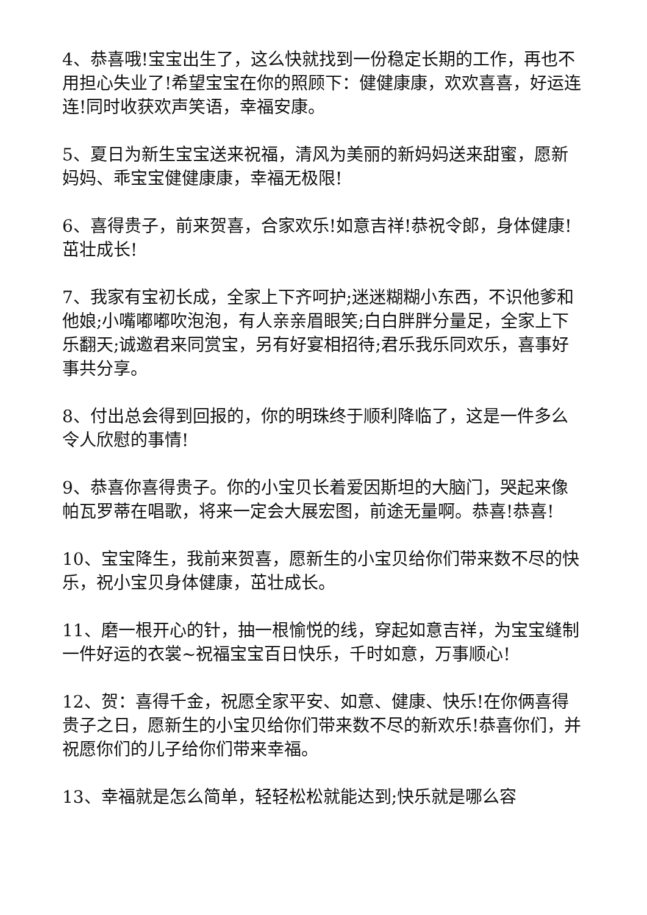4、恭喜哦!宝宝出生了，这么快就找到一份稳定长期的工作，再也不用担心失业了!希望宝宝在你的照顾下：健健康康，欢欢喜喜，好运连连!同时收获欢声笑语，幸福安康。
5、夏日为新生宝宝送来祝福，清风为美丽的新妈妈送来甜蜜，愿新妈妈、乖宝宝健健康康，幸福无极限!
6、喜得贵子，前来贺喜，合家欢乐!如意吉祥!恭祝令郎，身体健康!茁壮成长!
7、我家有宝初长成，全家上下齐呵护;迷迷糊糊小东西，不识他爹和他娘;小嘴嘟嘟吹泡泡，有人亲亲眉眼笑;白白胖胖分量足，全家上下乐翻天;诚邀君来同赏宝，另有好宴相招待;君乐我乐同欢乐，喜事好事共分享。
8、付出总会得到回报的，你的明珠终于顺利降临了，这是一件多么令人欣慰的事情!
9、恭喜你喜得贵子。你的小宝贝长着爱因斯坦的大脑门，哭起来像帕瓦罗蒂在唱歌，将来一定会大展宏图，前途无量啊。恭喜!恭喜!
10、宝宝降生，我前来贺喜，愿新生的小宝贝给你们带来数不尽的快乐，祝小宝贝身体健康，茁壮成长。
11、磨一根开心的针，抽一根愉悦的线，穿起如意吉祥，为宝宝缝制一件好运的衣裳~祝福宝宝百日快乐，千时如意，万事顺心!
12、贺：喜得千金，祝愿全家平安、如意、健康、快乐!在你俩喜得贵子之日，愿新生的小宝贝给你们带来数不尽的新欢乐!恭喜你们，并祝愿你们的儿子给你们带来幸福。
13、幸福就是怎么简单，轻轻松松就能达到;快乐就是哪么容